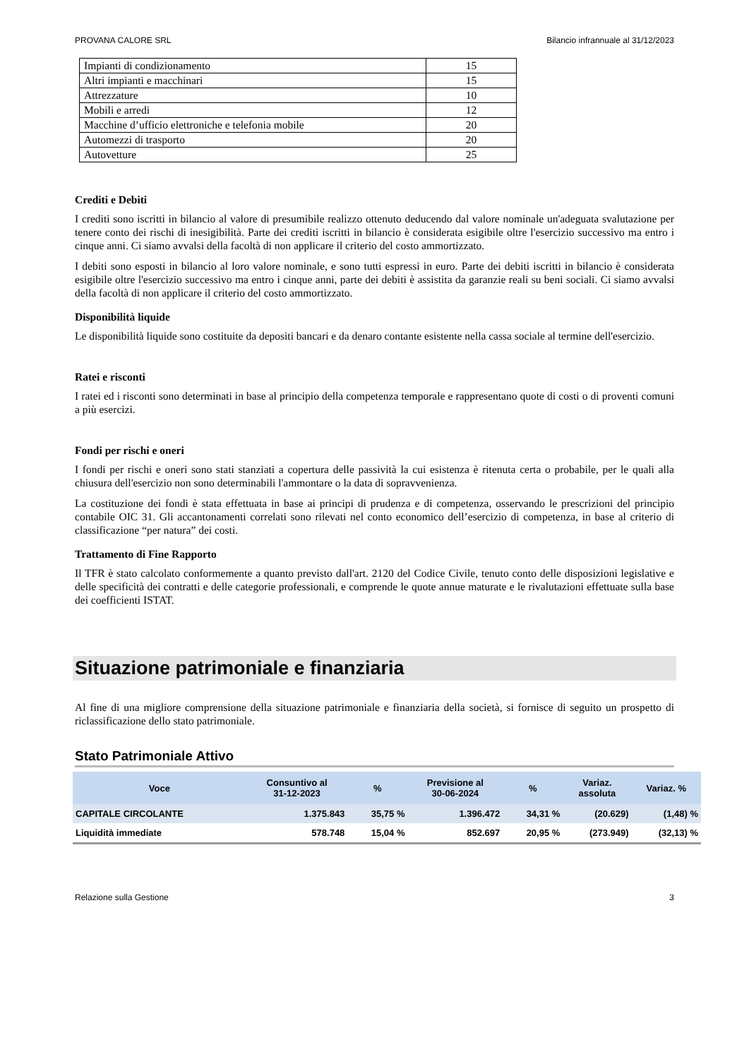PROVANA CALORE SRL Bilancio infrannuale al 31/12/2023
| Impianti di condizionamento | 15 |
| Altri impianti e macchinari | 15 |
| Attrezzature | 10 |
| Mobili e arredi | 12 |
| Macchine d’ufficio elettroniche e telefonia mobile | 20 |
| Automezzi di trasporto | 20 |
| Autovetture | 25 |
Crediti e Debiti
I crediti sono iscritti in bilancio al valore di presumibile realizzo ottenuto deducendo dal valore nominale un'adeguata svalutazione per tenere conto dei rischi di inesigibilità. Parte dei crediti iscritti in bilancio è considerata esigibile oltre l'esercizio successivo ma entro i cinque anni. Ci siamo avvalsi della facoltà di non applicare il criterio del costo ammortizzato.
I debiti sono esposti in bilancio al loro valore nominale, e sono tutti espressi in euro. Parte dei debiti iscritti in bilancio è considerata esigibile oltre l'esercizio successivo ma entro i cinque anni, parte dei debiti è assistita da garanzie reali su beni sociali. Ci siamo avvalsi della facoltà di non applicare il criterio del costo ammortizzato.
Disponibilità liquide
Le disponibilità liquide sono costituite da depositi bancari e da denaro contante esistente nella cassa sociale al termine dell'esercizio.
Ratei e risconti
I ratei ed i risconti sono determinati in base al principio della competenza temporale e rappresentano quote di costi o di proventi comuni a più esercizi.
Fondi per rischi e oneri
I fondi per rischi e oneri sono stati stanziati a copertura delle passività la cui esistenza è ritenuta certa o probabile, per le quali alla chiusura dell'esercizio non sono determinabili l'ammontare o la data di sopravvenienza.
La costituzione dei fondi è stata effettuata in base ai principi di prudenza e di competenza, osservando le prescrizioni del principio contabile OIC 31. Gli accantonamenti correlati sono rilevati nel conto economico dell’esercizio di competenza, in base al criterio di classificazione “per natura” dei costi.
Trattamento di Fine Rapporto
Il TFR è stato calcolato conformemente a quanto previsto dall'art. 2120 del Codice Civile, tenuto conto delle disposizioni legislative e delle specificità dei contratti e delle categorie professionali, e comprende le quote annue maturate e le rivalutazioni effettuate sulla base dei coefficienti ISTAT.
Situazione patrimoniale e finanziaria
Al fine di una migliore comprensione della situazione patrimoniale e finanziaria della società, si fornisce di seguito un prospetto di riclassificazione dello stato patrimoniale.
Stato Patrimoniale Attivo
| Voce | Consuntivo al 31-12-2023 | % | Previsione al 30-06-2024 | % | Variaz. assoluta | Variaz. % |
| --- | --- | --- | --- | --- | --- | --- |
| CAPITALE CIRCOLANTE | 1.375.843 | 35,75 % | 1.396.472 | 34,31 % | (20.629) | (1,48) % |
| Liquidità immediate | 578.748 | 15,04 % | 852.697 | 20,95 % | (273.949) | (32,13) % |
Relazione sulla Gestione 3